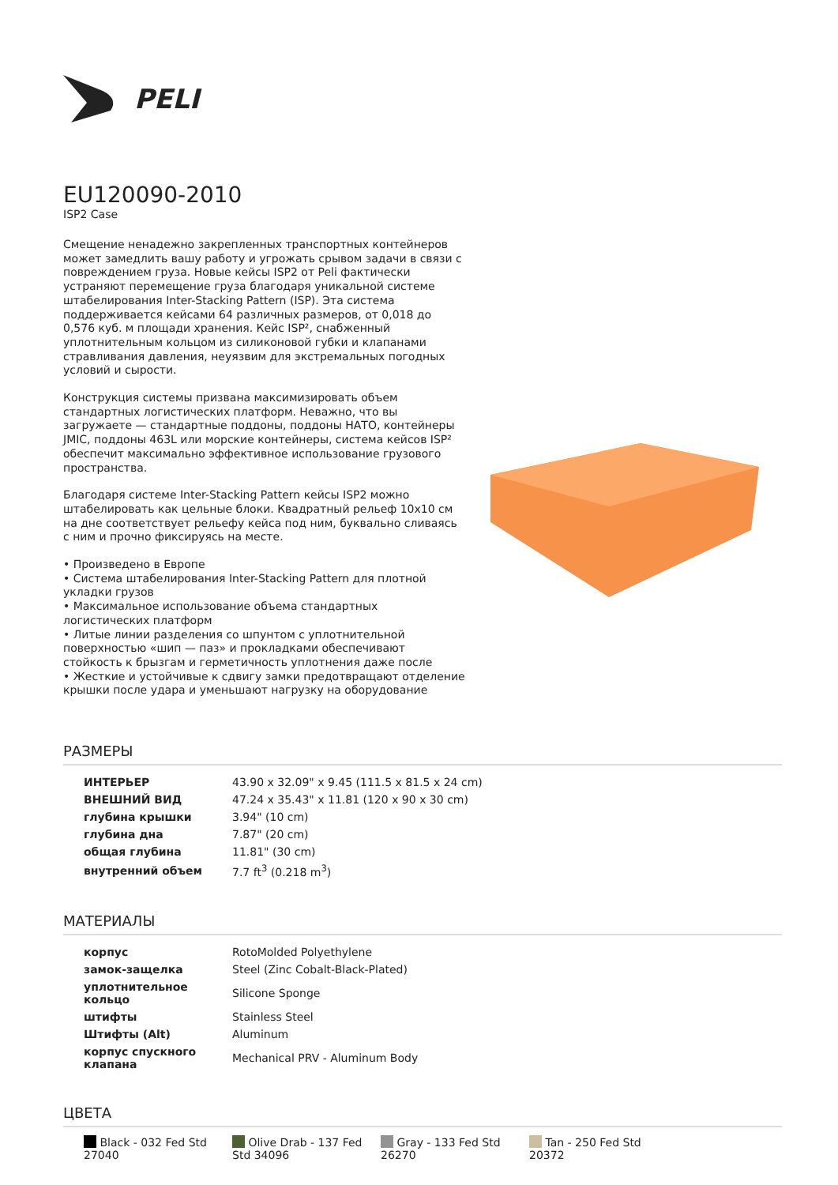PELI
EU120090-2010
ISP2 Case
Смещение ненадежно закрепленных транспортных контейнеров может замедлить вашу работу и угрожать срывом задачи в связи с повреждением груза. Новые кейсы ISP2 от Peli фактически устраняют перемещение груза благодаря уникальной системе штабелирования Inter-Stacking Pattern (ISP). Эта система поддерживается кейсами 64 различных размеров, от 0,018 до 0,576 куб. м площади хранения. Кейс ISP², снабженный уплотнительным кольцом из силиконовой губки и клапанами стравливания давления, неуязвим для экстремальных погодных условий и сырости.
Конструкция системы призвана максимизировать объем стандартных логистических платформ. Неважно, что вы загружаете — стандартные поддоны, поддоны НАТО, контейнеры JMIC, поддоны 463L или морские контейнеры, система кейсов ISP² обеспечит максимально эффективное использование грузового пространства.
Благодаря системе Inter-Stacking Pattern кейсы ISP2 можно штабелировать как цельные блоки. Квадратный рельеф 10x10 см на дне соответствует рельефу кейса под ним, буквально сливаясь с ним и прочно фиксируясь на месте.
• Произведено в Европе
• Система штабелирования Inter-Stacking Pattern для плотной укладки грузов
• Максимальное использование объема стандартных логистических платформ
• Литые линии разделения со шпунтом с уплотнительной поверхностью «шип — паз» и прокладками обеспечивают стойкость к брызгам и герметичность уплотнения даже после
• Жесткие и устойчивые к сдвигу замки предотвращают отделение крышки после удара и уменьшают нагрузку на оборудование
РАЗМЕРЫ
| ИНТЕРЬЕР | 43.90 x 32.09" x 9.45 (111.5 x 81.5 x 24 cm) |
| ВНЕШНИЙ ВИД | 47.24 x 35.43" x 11.81 (120 x 90 x 30 cm) |
| глубина крышки | 3.94" (10 cm) |
| глубина дна | 7.87" (20 cm) |
| общая глубина | 11.81" (30 cm) |
| внутренний объем | 7.7 ft<sup>3</sup> (0.218 m<sup>3</sup>) |
МАТЕРИАЛЫ
| корпус | RotoMolded Polyethylene |
| замок-защелка | Steel (Zinc Cobalt-Black-Plated) |
| уплотнительное кольцо | Silicone Sponge |
| штифты | Stainless Steel |
| Штифты (Alt) | Aluminum |
| корпус спускного клапана | Mechanical PRV - Aluminum Body |
ЦВЕТА
Black - 032 Fed Std 27040
Olive Drab - 137 Fed Std 34096
Gray - 133 Fed Std 26270
Tan - 250 Fed Std 20372